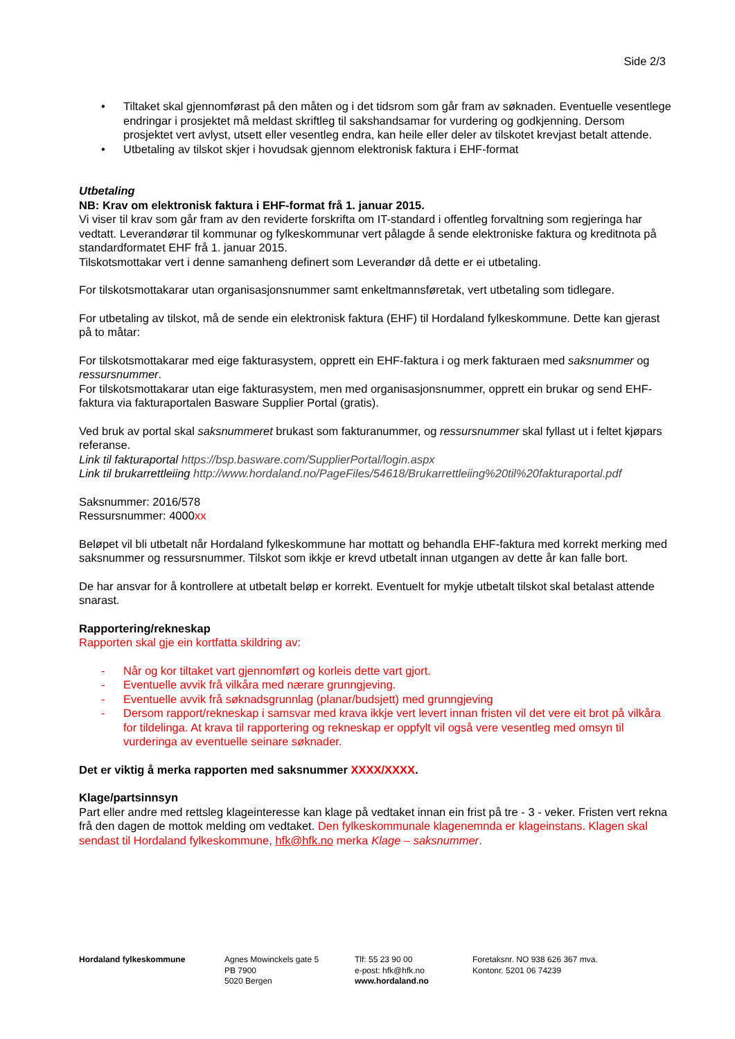Side 2/3
• Tiltaket skal gjennomførast på den måten og i det tidsrom som går fram av søknaden. Eventuelle vesentlege endringar i prosjektet må meldast skriftleg til sakshandsamar for vurdering og godkjenning. Dersom prosjektet vert avlyst, utsett eller vesentleg endra, kan heile eller deler av tilskotet krevjast betalt attende.
• Utbetaling av tilskot skjer i hovudsak gjennom elektronisk faktura i EHF-format
Utbetaling
NB: Krav om elektronisk faktura i EHF-format frå 1. januar 2015.
Vi viser til krav som går fram av den reviderte forskrifta om IT-standard i offentleg forvaltning som regjeringa har vedtatt. Leverandørar til kommunar og fylkeskommunar vert pålagde å sende elektroniske faktura og kreditnota på standardformatet EHF frå 1. januar 2015.
Tilskotsmottakar vert i denne samanheng definert som Leverandør då dette er ei utbetaling.
For tilskotsmottakarar utan organisasjonsnummer samt enkeltmannsføretak, vert utbetaling som tidlegare.
For utbetaling av tilskot, må de sende ein elektronisk faktura (EHF) til Hordaland fylkeskommune. Dette kan gjerast på to måtar:
For tilskotsmottakarar med eige fakturasystem, opprett ein EHF-faktura i og merk fakturaen med saksnummer og ressursnummer.
For tilskotsmottakarar utan eige fakturasystem, men med organisasjonsnummer, opprett ein brukar og send EHF-faktura via fakturaportalen Basware Supplier Portal (gratis).
Ved bruk av portal skal saksnummeret brukast som fakturanummer, og ressursnummer skal fyllast ut i feltet kjøpars referanse.
Link til fakturaportal https://bsp.basware.com/SupplierPortal/login.aspx
Link til brukarrettleiing http://www.hordaland.no/PageFiles/54618/Brukarrettleiing%20til%20fakturaportal.pdf
Saksnummer: 2016/578
Ressursnummer: 4000xx
Beløpet vil bli utbetalt når Hordaland fylkeskommune har mottatt og behandla EHF-faktura med korrekt merking med saksnummer og ressursnummer. Tilskot som ikkje er krevd utbetalt innan utgangen av dette år kan falle bort.
De har ansvar for å kontrollere at utbetalt beløp er korrekt. Eventuelt for mykje utbetalt tilskot skal betalast attende snarast.
Rapportering/rekneskap
Rapporten skal gje ein kortfatta skildring av:
- Når og kor tiltaket vart gjennomført og korleis dette vart gjort.
- Eventuelle avvik frå vilkåra med nærare grunngjeving.
- Eventuelle avvik frå søknadsgrunnlag (planar/budsjett) med grunngjeving
- Dersom rapport/rekneskap i samsvar med krava ikkje vert levert innan fristen vil det vere eit brot på vilkåra for tildelinga. At krava til rapportering og rekneskap er oppfylt vil også vere vesentleg med omsyn til vurderinga av eventuelle seinare søknader.
Det er viktig å merka rapporten med saksnummer XXXX/XXXX.
Klage/partsinnsyn
Part eller andre med rettsleg klageinteresse kan klage på vedtaket innan ein frist på tre - 3 - veker. Fristen vert rekna frå den dagen de mottok melding om vedtaket. Den fylkeskommunale klagenemnda er klageinstans. Klagen skal sendast til Hordaland fylkeskommune, hfk@hfk.no merka Klage – saksnummer.
Hordaland fylkeskommune Agnes Mowinckels gate 5
PB 7900
5020 Bergen
Tlf: 55 23 90 00
e-post: hfk@hfk.no
www.hordaland.no
Foretaksnr. NO 938 626 367 mva.
Kontonr. 5201 06 74239